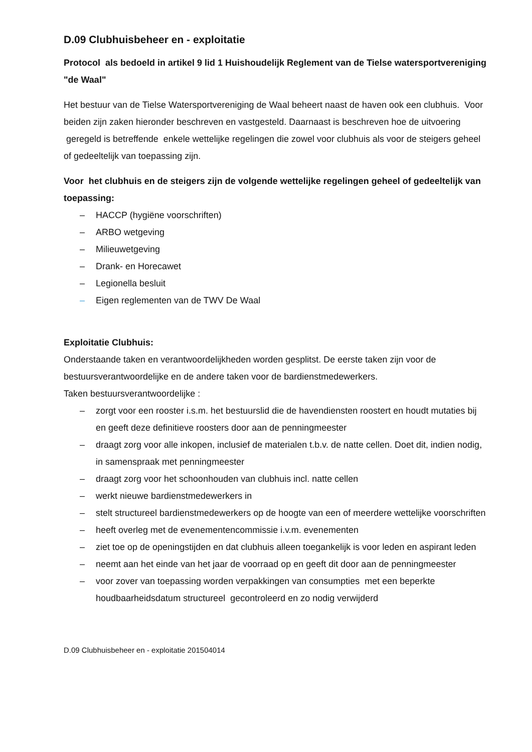D.09 Clubhuisbeheer en - exploitatie
Protocol als bedoeld in artikel 9 lid 1 Huishoudelijk Reglement van de Tielse watersportvereniging "de Waal"
Het bestuur van de Tielse Watersportvereniging de Waal beheert naast de haven ook een clubhuis. Voor beiden zijn zaken hieronder beschreven en vastgesteld. Daarnaast is beschreven hoe de uitvoering geregeld is betreffende enkele wettelijke regelingen die zowel voor clubhuis als voor de steigers geheel of gedeeltelijk van toepassing zijn.
Voor het clubhuis en de steigers zijn de volgende wettelijke regelingen geheel of gedeeltelijk van toepassing:
– HACCP (hygiëne voorschriften)
– ARBO wetgeving
– Milieuwetgeving
– Drank- en Horecawet
– Legionella besluit
– Eigen reglementen van de TWV De Waal
Exploitatie Clubhuis:
Onderstaande taken en verantwoordelijkheden worden gesplitst. De eerste taken zijn voor de bestuursverantwoordelijke en de andere taken voor de bardienstmedewerkers.
Taken bestuursverantwoordelijke :
– zorgt voor een rooster i.s.m. het bestuurslid die de havendiensten roostert en houdt mutaties bij en geeft deze definitieve roosters door aan de penningmeester
– draagt zorg voor alle inkopen, inclusief de materialen t.b.v. de natte cellen. Doet dit, indien nodig, in samenspraak met penningmeester
– draagt zorg voor het schoonhouden van clubhuis incl. natte cellen
– werkt nieuwe bardienstmedewerkers in
– stelt structureel bardienstmedewerkers op de hoogte van een of meerdere wettelijke voorschriften
– heeft overleg met de evenementencommissie i.v.m. evenementen
– ziet toe op de openingstijden en dat clubhuis alleen toegankelijk is voor leden en aspirant leden
– neemt aan het einde van het jaar de voorraad op en geeft dit door aan de penningmeester
– voor zover van toepassing worden verpakkingen van consumpties met een beperkte houdbaarheidsdatum structureel gecontroleerd en zo nodig verwijderd
D.09 Clubhuisbeheer en - exploitatie 201504014